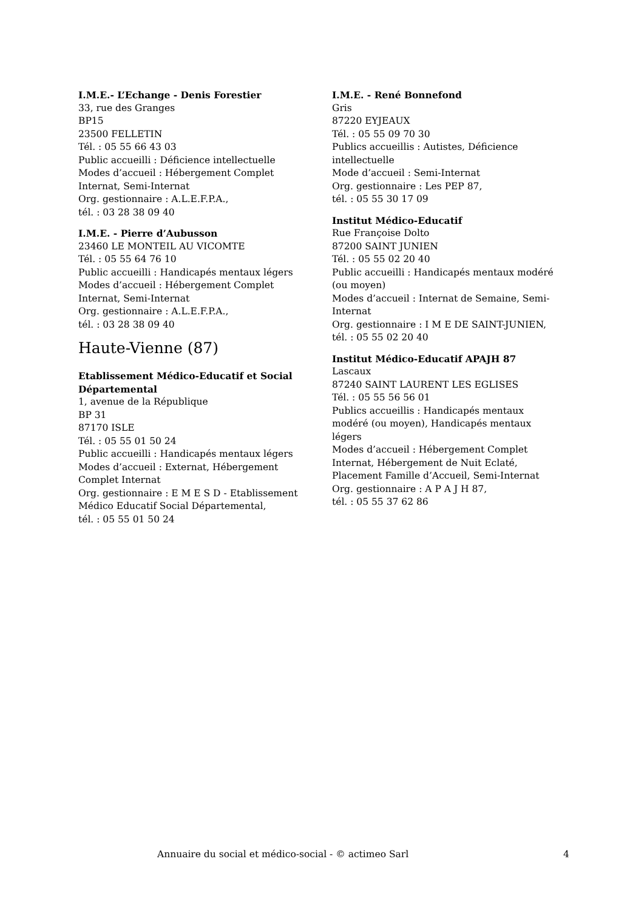I.M.E.- L’Echange - Denis Forestier
33, rue des Granges
BP15
23500 FELLETIN
Tél. : 05 55 66 43 03
Public accueilli : Déficience intellectuelle
Modes d’accueil : Hébergement Complet Internat, Semi-Internat
Org. gestionnaire : A.L.E.F.P.A.,
tél. : 03 28 38 09 40
I.M.E. - Pierre d’Aubusson
23460 LE MONTEIL AU VICOMTE
Tél. : 05 55 64 76 10
Public accueilli : Handicapés mentaux légers
Modes d’accueil : Hébergement Complet Internat, Semi-Internat
Org. gestionnaire : A.L.E.F.P.A.,
tél. : 03 28 38 09 40
Haute-Vienne (87)
Etablissement Médico-Educatif et Social Départemental
1, avenue de la République
BP 31
87170 ISLE
Tél. : 05 55 01 50 24
Public accueilli : Handicapés mentaux légers
Modes d’accueil : Externat, Hébergement Complet Internat
Org. gestionnaire : E M E S D - Etablissement Médico Educatif Social Départemental,
tél. : 05 55 01 50 24
I.M.E. - René Bonnefond
Gris
87220 EYJEAUX
Tél. : 05 55 09 70 30
Publics accueillis : Autistes, Déficience intellectuelle
Mode d’accueil : Semi-Internat
Org. gestionnaire : Les PEP 87,
tél. : 05 55 30 17 09
Institut Médico-Educatif
Rue Françoise Dolto
87200 SAINT JUNIEN
Tél. : 05 55 02 20 40
Public accueilli : Handicapés mentaux modéré (ou moyen)
Modes d’accueil : Internat de Semaine, Semi-Internat
Org. gestionnaire : I M E DE SAINT-JUNIEN,
tél. : 05 55 02 20 40
Institut Médico-Educatif APAJH 87
Lascaux
87240 SAINT LAURENT LES EGLISES
Tél. : 05 55 56 56 01
Publics accueillis : Handicapés mentaux modéré (ou moyen), Handicapés mentaux légers
Modes d’accueil : Hébergement Complet Internat, Hébergement de Nuit Eclaté, Placement Famille d’Accueil, Semi-Internat
Org. gestionnaire : A P A J H 87,
tél. : 05 55 37 62 86
Annuaire du social et médico-social - © actimeo Sarl 4